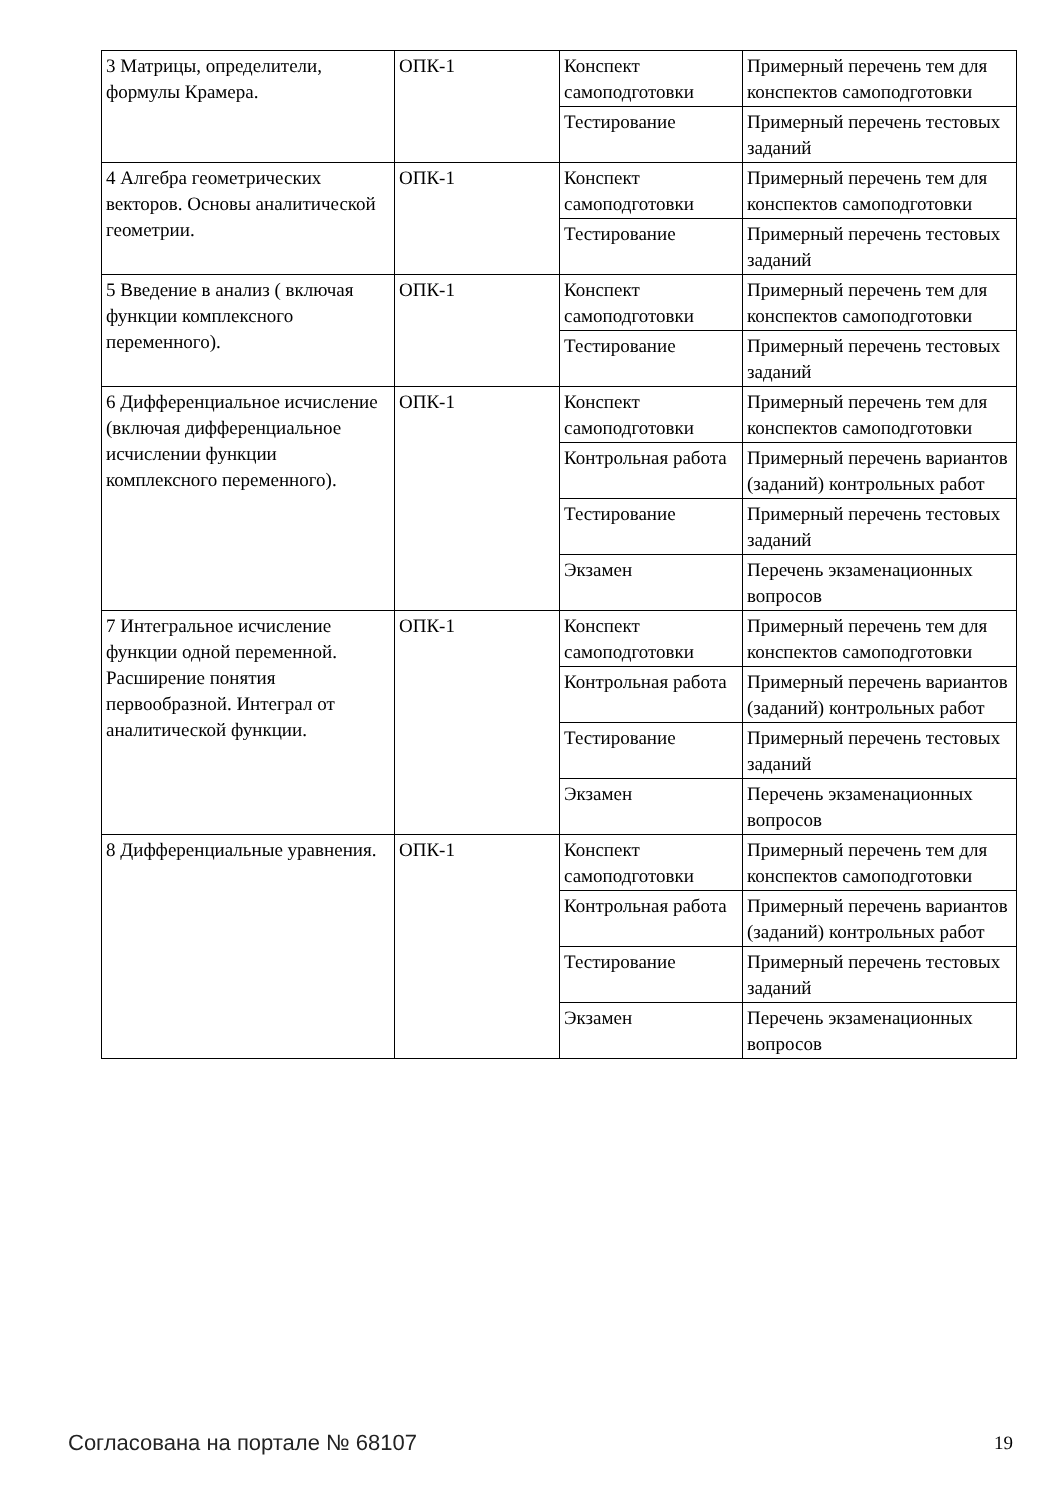| 3 Матрицы, определители, формулы Крамера. | ОПК-1 | Конспект самоподготовки | Примерный перечень тем для конспектов самоподготовки |
| | | Тестирование | Примерный перечень тестовых заданий |
| 4 Алгебра геометрических векторов. Основы аналитической геометрии. | ОПК-1 | Конспект самоподготовки | Примерный перечень тем для конспектов самоподготовки |
| | | Тестирование | Примерный перечень тестовых заданий |
| 5 Введение в анализ ( включая функции комплексного переменного). | ОПК-1 | Конспект самоподготовки | Примерный перечень тем для конспектов самоподготовки |
| | | Тестирование | Примерный перечень тестовых заданий |
| 6 Дифференциальное исчисление (включая дифференциальное исчислении функции комплексного переменного). | ОПК-1 | Конспект самоподготовки | Примерный перечень тем для конспектов самоподготовки |
| | | Контрольная работа | Примерный перечень вариантов (заданий) контрольных работ |
| | | Тестирование | Примерный перечень тестовых заданий |
| | | Экзамен | Перечень экзаменационных вопросов |
| 7 Интегральное исчисление функции одной переменной. Расширение понятия первообразной. Интеграл от аналитической функции. | ОПК-1 | Конспект самоподготовки | Примерный перечень тем для конспектов самоподготовки |
| | | Контрольная работа | Примерный перечень вариантов (заданий) контрольных работ |
| | | Тестирование | Примерный перечень тестовых заданий |
| | | Экзамен | Перечень экзаменационных вопросов |
| 8 Дифференциальные уравнения. | ОПК-1 | Конспект самоподготовки | Примерный перечень тем для конспектов самоподготовки |
| | | Контрольная работа | Примерный перечень вариантов (заданий) контрольных работ |
| | | Тестирование | Примерный перечень тестовых заданий |
| | | Экзамен | Перечень экзаменационных вопросов |
Согласована на портале № 68107 19